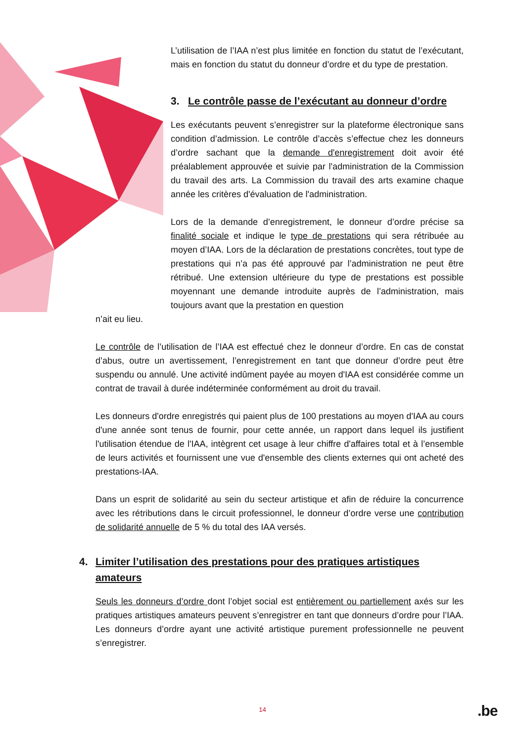L’utilisation de l’IAA n’est plus limitée en fonction du statut de l’exécutant, mais en fonction du statut du donneur d’ordre et du type de prestation.
3. Le contrôle passe de l’exécutant au donneur d’ordre
Les exécutants peuvent s’enregistrer sur la plateforme électronique sans condition d’admission. Le contrôle d’accès s’effectue chez les donneurs d’ordre sachant que la demande d'enregistrement doit avoir été préalablement approuvée et suivie par l'administration de la Commission du travail des arts. La Commission du travail des arts examine chaque année les critères d'évaluation de l'administration.
Lors de la demande d’enregistrement, le donneur d’ordre précise sa finalité sociale et indique le type de prestations qui sera rétribuée au moyen d’IAA. Lors de la déclaration de prestations concrètes, tout type de prestations qui n’a pas été approuvé par l’administration ne peut être rétribué. Une extension ultérieure du type de prestations est possible moyennant une demande introduite auprès de l’administration, mais toujours avant que la prestation en question
n’ait eu lieu.
Le contrôle de l’utilisation de l’IAA est effectué chez le donneur d’ordre. En cas de constat d’abus, outre un avertissement, l’enregistrement en tant que donneur d’ordre peut être suspendu ou annulé. Une activité indûment payée au moyen d'IAA est considérée comme un contrat de travail à durée indéterminée conformément au droit du travail.
Les donneurs d'ordre enregistrés qui paient plus de 100 prestations au moyen d'IAA au cours d'une année sont tenus de fournir, pour cette année, un rapport dans lequel ils justifient l'utilisation étendue de l'IAA, intègrent cet usage à leur chiffre d'affaires total et à l’ensemble de leurs activités et fournissent une vue d'ensemble des clients externes qui ont acheté des prestations-IAA.
Dans un esprit de solidarité au sein du secteur artistique et afin de réduire la concurrence avec les rétributions dans le circuit professionnel, le donneur d’ordre verse une contribution de solidarité annuelle de 5 % du total des IAA versés.
4. Limiter l’utilisation des prestations pour des pratiques artistiques amateurs
Seuls les donneurs d’ordre dont l’objet social est entièrement ou partiellement axés sur les pratiques artistiques amateurs peuvent s’enregistrer en tant que donneurs d’ordre pour l’IAA. Les donneurs d’ordre ayant une activité artistique purement professionnelle ne peuvent s’enregistrer.
14 .be